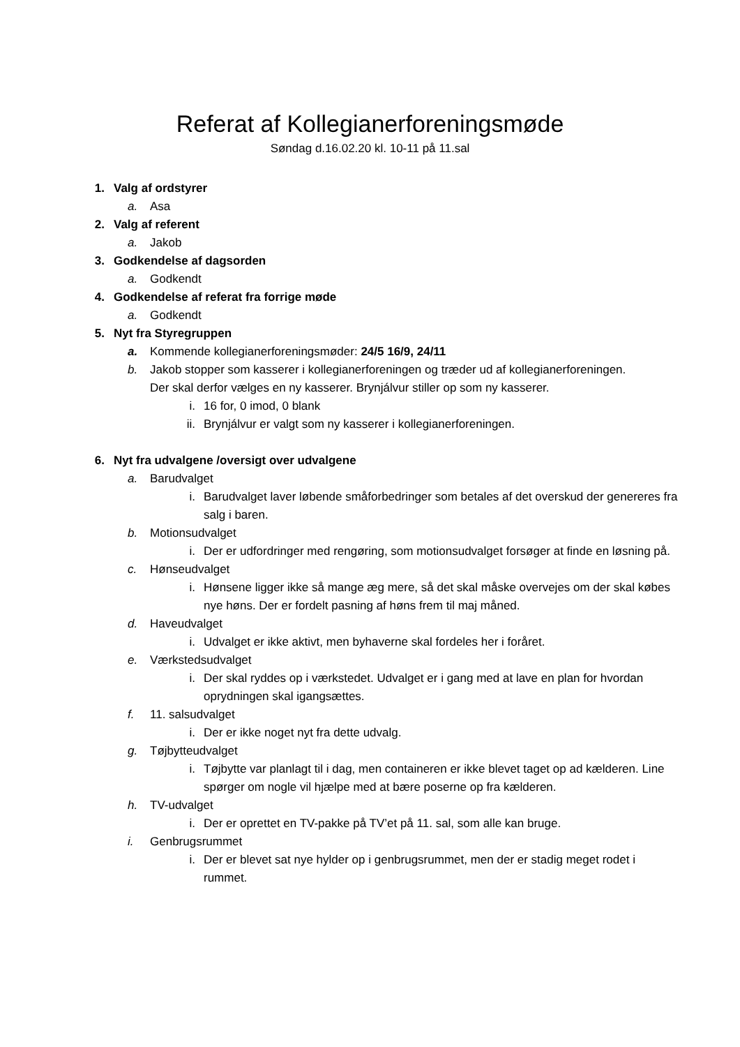Referat af Kollegianerforeningsmøde
Søndag d.16.02.20 kl. 10-11 på 11.sal
1. Valg af ordstyrer
a. Asa
2. Valg af referent
a. Jakob
3. Godkendelse af dagsorden
a. Godkendt
4. Godkendelse af referat fra forrige møde
a. Godkendt
5. Nyt fra Styregruppen
a. Kommende kollegianerforeningsmøder: 24/5 16/9, 24/11
b. Jakob stopper som kasserer i kollegianerforeningen og træder ud af kollegianerforeningen. Der skal derfor vælges en ny kasserer. Brynjálvur stiller op som ny kasserer.
i. 16 for, 0 imod, 0 blank
ii. Brynjálvur er valgt som ny kasserer i kollegianerforeningen.
6. Nyt fra udvalgene /oversigt over udvalgene
a. Barudvalget
i. Barudvalget laver løbende småforbedringer som betales af det overskud der genereres fra salg i baren.
b. Motionsudvalget
i. Der er udfordringer med rengøring, som motionsudvalget forsøger at finde en løsning på.
c. Hønseudvalget
i. Hønsene ligger ikke så mange æg mere, så det skal måske overvejes om der skal købes nye høns. Der er fordelt pasning af høns frem til maj måned.
d. Haveudvalget
i. Udvalget er ikke aktivt, men byhaverne skal fordeles her i foråret.
e. Værkstedsudvalget
i. Der skal ryddes op i værkstedet. Udvalget er i gang med at lave en plan for hvordan oprydningen skal igangsættes.
f. 11. salsudvalget
i. Der er ikke noget nyt fra dette udvalg.
g. Tøjbytteudvalget
i. Tøjbytte var planlagt til i dag, men containeren er ikke blevet taget op ad kælderen. Line spørger om nogle vil hjælpe med at bære poserne op fra kælderen.
h. TV-udvalget
i. Der er oprettet en TV-pakke på TV’et på 11. sal, som alle kan bruge.
i. Genbrugsrummet
i. Der er blevet sat nye hylder op i genbrugsrummet, men der er stadig meget rodet i rummet.